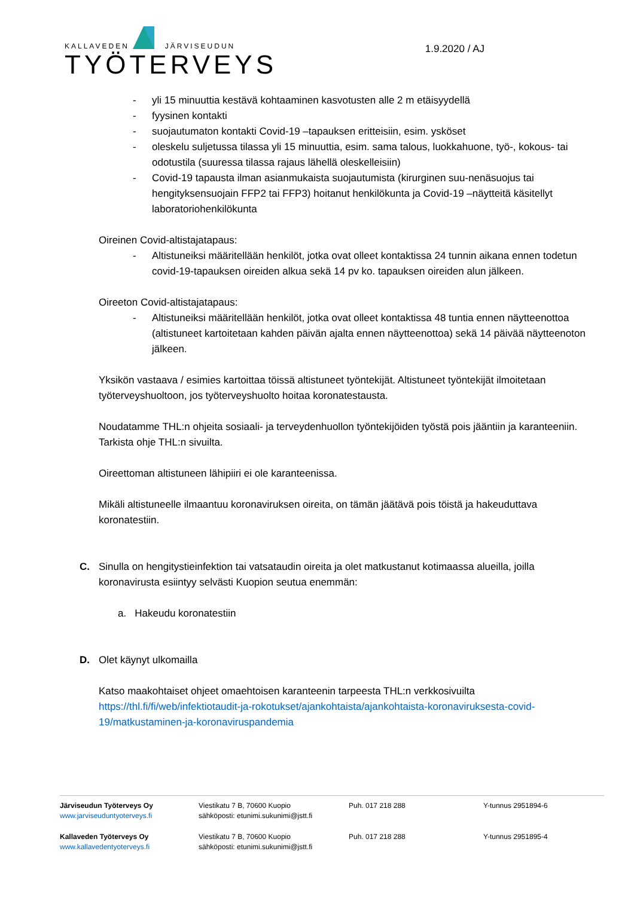KALLAVEDEN JÄRVISEUDUN
TYÖTERVEYS
1.9.2020 / AJ
- yli 15 minuuttia kestävä kohtaaminen kasvotusten alle 2 m etäisyydellä
- fyysinen kontakti
- suojautumaton kontakti Covid-19 –tapauksen eritteisiin, esim. ysköset
- oleskelu suljetussa tilassa yli 15 minuuttia, esim. sama talous, luokkahuone, työ-, kokous- tai odotustila (suuressa tilassa rajaus lähellä oleskelleisiin)
- Covid-19 tapausta ilman asianmukaista suojautumista (kirurginen suu-nenäsuojus tai hengityksensuojain FFP2 tai FFP3) hoitanut henkilökunta ja Covid-19 –näytteitä käsitellyt laboratoriohenkilökunta
Oireinen Covid-altistajatapaus:
- Altistuneiksi määritellään henkilöt, jotka ovat olleet kontaktissa 24 tunnin aikana ennen todetun covid-19-tapauksen oireiden alkua sekä 14 pv ko. tapauksen oireiden alun jälkeen.
Oireeton Covid-altistajatapaus:
- Altistuneiksi määritellään henkilöt, jotka ovat olleet kontaktissa 48 tuntia ennen näytteenottoa (altistuneet kartoitetaan kahden päivän ajalta ennen näytteenottoa) sekä 14 päivää näytteenoton jälkeen.
Yksikön vastaava / esimies kartoittaa töissä altistuneet työntekijät. Altistuneet työntekijät ilmoitetaan työterveyshuoltoon, jos työterveyshuolto hoitaa koronatestausta.
Noudatamme THL:n ohjeita sosiaali- ja terveydenhuollon työntekijöiden työstä pois jääntiin ja karanteeniin. Tarkista ohje THL:n sivuilta.
Oireettoman altistuneen lähipiiri ei ole karanteenissa.
Mikäli altistuneelle ilmaantuu koronaviruksen oireita, on tämän jäätävä pois töistä ja hakeuduttava koronatestiin.
C. Sinulla on hengitystieinfektion tai vatsataudin oireita ja olet matkustanut kotimaassa alueilla, joilla koronavirusta esiintyy selvästi Kuopion seutua enemmän:
a. Hakeudu koronatestiin
D. Olet käynyt ulkomailla
Katso maakohtaiset ohjeet omaehtoisen karanteenin tarpeesta THL:n verkkosivuilta https://thl.fi/fi/web/infektiotaudit-ja-rokotukset/ajankohtaista/ajankohtaista-koronaviruksesta-covid-19/matkustaminen-ja-koronaviruspandemia
Järviseudun Työterveys Oy
www.jarviseuduntyoterveys.fi
Viestikatu 7 B, 70600 Kuopio
sähköposti: etunimi.sukunimi@jstt.fi
Puh. 017 218 288 Y-tunnus 2951894-6
Kallaveden Työterveys Oy
www.kallavedentyoterveys.fi
Viestikatu 7 B, 70600 Kuopio
sähköposti: etunimi.sukunimi@jstt.fi
Puh. 017 218 288 Y-tunnus 2951895-4